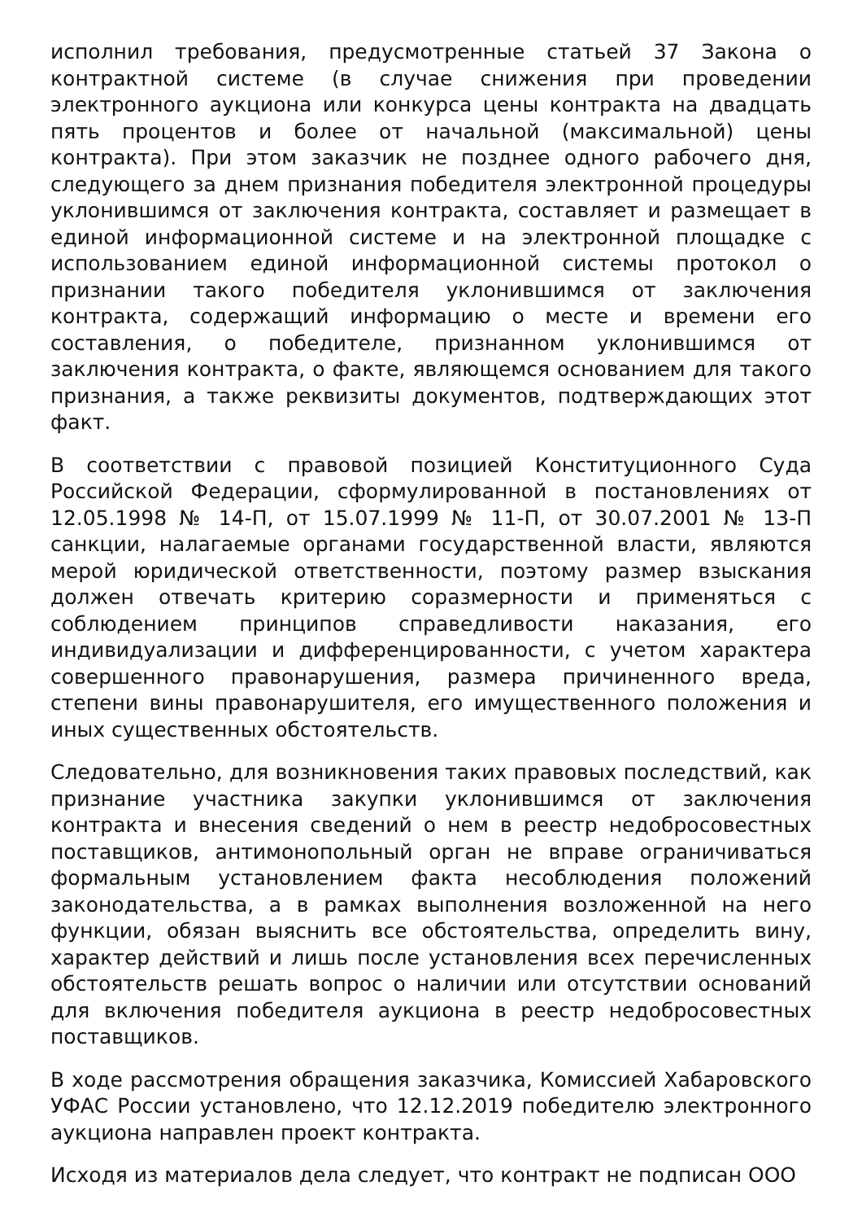исполнил требования, предусмотренные статьей 37 Закона о контрактной системе (в случае снижения при проведении электронного аукциона или конкурса цены контракта на двадцать пять процентов и более от начальной (максимальной) цены контракта). При этом заказчик не позднее одного рабочего дня, следующего за днем признания победителя электронной процедуры уклонившимся от заключения контракта, составляет и размещает в единой информационной системе и на электронной площадке с использованием единой информационной системы протокол о признании такого победителя уклонившимся от заключения контракта, содержащий информацию о месте и времени его составления, о победителе, признанном уклонившимся от заключения контракта, о факте, являющемся основанием для такого признания, а также реквизиты документов, подтверждающих этот факт.
В соответствии с правовой позицией Конституционного Суда Российской Федерации, сформулированной в постановлениях от 12.05.1998 № 14-П, от 15.07.1999 № 11-П, от 30.07.2001 № 13-П санкции, налагаемые органами государственной власти, являются мерой юридической ответственности, поэтому размер взыскания должен отвечать критерию соразмерности и применяться с соблюдением принципов справедливости наказания, его индивидуализации и дифференцированности, с учетом характера совершенного правонарушения, размера причиненного вреда, степени вины правонарушителя, его имущественного положения и иных существенных обстоятельств.
Следовательно, для возникновения таких правовых последствий, как признание участника закупки уклонившимся от заключения контракта и внесения сведений о нем в реестр недобросовестных поставщиков, антимонопольный орган не вправе ограничиваться формальным установлением факта несоблюдения положений законодательства, а в рамках выполнения возложенной на него функции, обязан выяснить все обстоятельства, определить вину, характер действий и лишь после установления всех перечисленных обстоятельств решать вопрос о наличии или отсутствии оснований для включения победителя аукциона в реестр недобросовестных поставщиков.
В ходе рассмотрения обращения заказчика, Комиссией Хабаровского УФАС России установлено, что 12.12.2019 победителю электронного аукциона направлен проект контракта.
Исходя из материалов дела следует, что контракт не подписан ООО